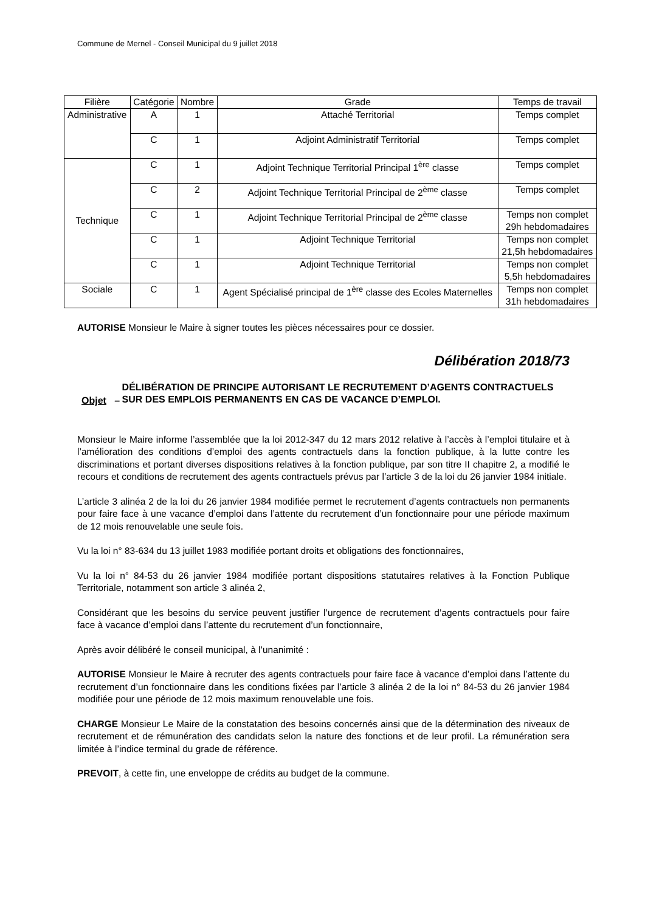Commune de Mernel - Conseil Municipal du 9 juillet 2018
| Filière | Catégorie | Nombre | Grade | Temps de travail |
| --- | --- | --- | --- | --- |
| Administrative | A | 1 | Attaché Territorial | Temps complet |
| | C | 1 | Adjoint Administratif Territorial | Temps complet |
| Technique | C | 1 | Adjoint Technique Territorial Principal 1<sup>ère</sup> classe | Temps complet |
| | C | 2 | Adjoint Technique Territorial Principal de 2<sup>ème</sup> classe | Temps complet |
| | C | 1 | Adjoint Technique Territorial Principal de 2<sup>ème</sup> classe | Temps non complet 29h hebdomadaires |
| | C | 1 | Adjoint Technique Territorial | Temps non complet 21,5h hebdomadaires |
| | C | 1 | Adjoint Technique Territorial | Temps non complet 5,5h hebdomadaires |
| Sociale | C | 1 | Agent Spécialisé principal de 1<sup>ère</sup> classe des Ecoles Maternelles | Temps non complet 31h hebdomadaires |
AUTORISE Monsieur le Maire à signer toutes les pièces nécessaires pour ce dossier.
Délibération 2018/73
Objet –
DÉLIBÉRATION DE PRINCIPE AUTORISANT LE RECRUTEMENT D’AGENTS CONTRACTUELS SUR DES EMPLOIS PERMANENTS EN CAS DE VACANCE D’EMPLOI.
Monsieur le Maire informe l’assemblée que la loi 2012-347 du 12 mars 2012 relative à l’accès à l’emploi titulaire et à l’amélioration des conditions d’emploi des agents contractuels dans la fonction publique, à la lutte contre les discriminations et portant diverses dispositions relatives à la fonction publique, par son titre II chapitre 2, a modifié le recours et conditions de recrutement des agents contractuels prévus par l’article 3 de la loi du 26 janvier 1984 initiale.
L’article 3 alinéa 2 de la loi du 26 janvier 1984 modifiée permet le recrutement d’agents contractuels non permanents pour faire face à une vacance d’emploi dans l’attente du recrutement d’un fonctionnaire pour une période maximum de 12 mois renouvelable une seule fois.
Vu la loi n° 83-634 du 13 juillet 1983 modifiée portant droits et obligations des fonctionnaires,
Vu la loi n° 84-53 du 26 janvier 1984 modifiée portant dispositions statutaires relatives à la Fonction Publique Territoriale, notamment son article 3 alinéa 2,
Considérant que les besoins du service peuvent justifier l’urgence de recrutement d’agents contractuels pour faire face à vacance d’emploi dans l’attente du recrutement d’un fonctionnaire,
Après avoir délibéré le conseil municipal, à l’unanimité :
AUTORISE Monsieur le Maire à recruter des agents contractuels pour faire face à vacance d’emploi dans l’attente du recrutement d’un fonctionnaire dans les conditions fixées par l’article 3 alinéa 2 de la loi n° 84-53 du 26 janvier 1984 modifiée pour une période de 12 mois maximum renouvelable une fois.
CHARGE Monsieur Le Maire de la constatation des besoins concernés ainsi que de la détermination des niveaux de recrutement et de rémunération des candidats selon la nature des fonctions et de leur profil. La rémunération sera limitée à l’indice terminal du grade de référence.
PREVOIT, à cette fin, une enveloppe de crédits au budget de la commune.